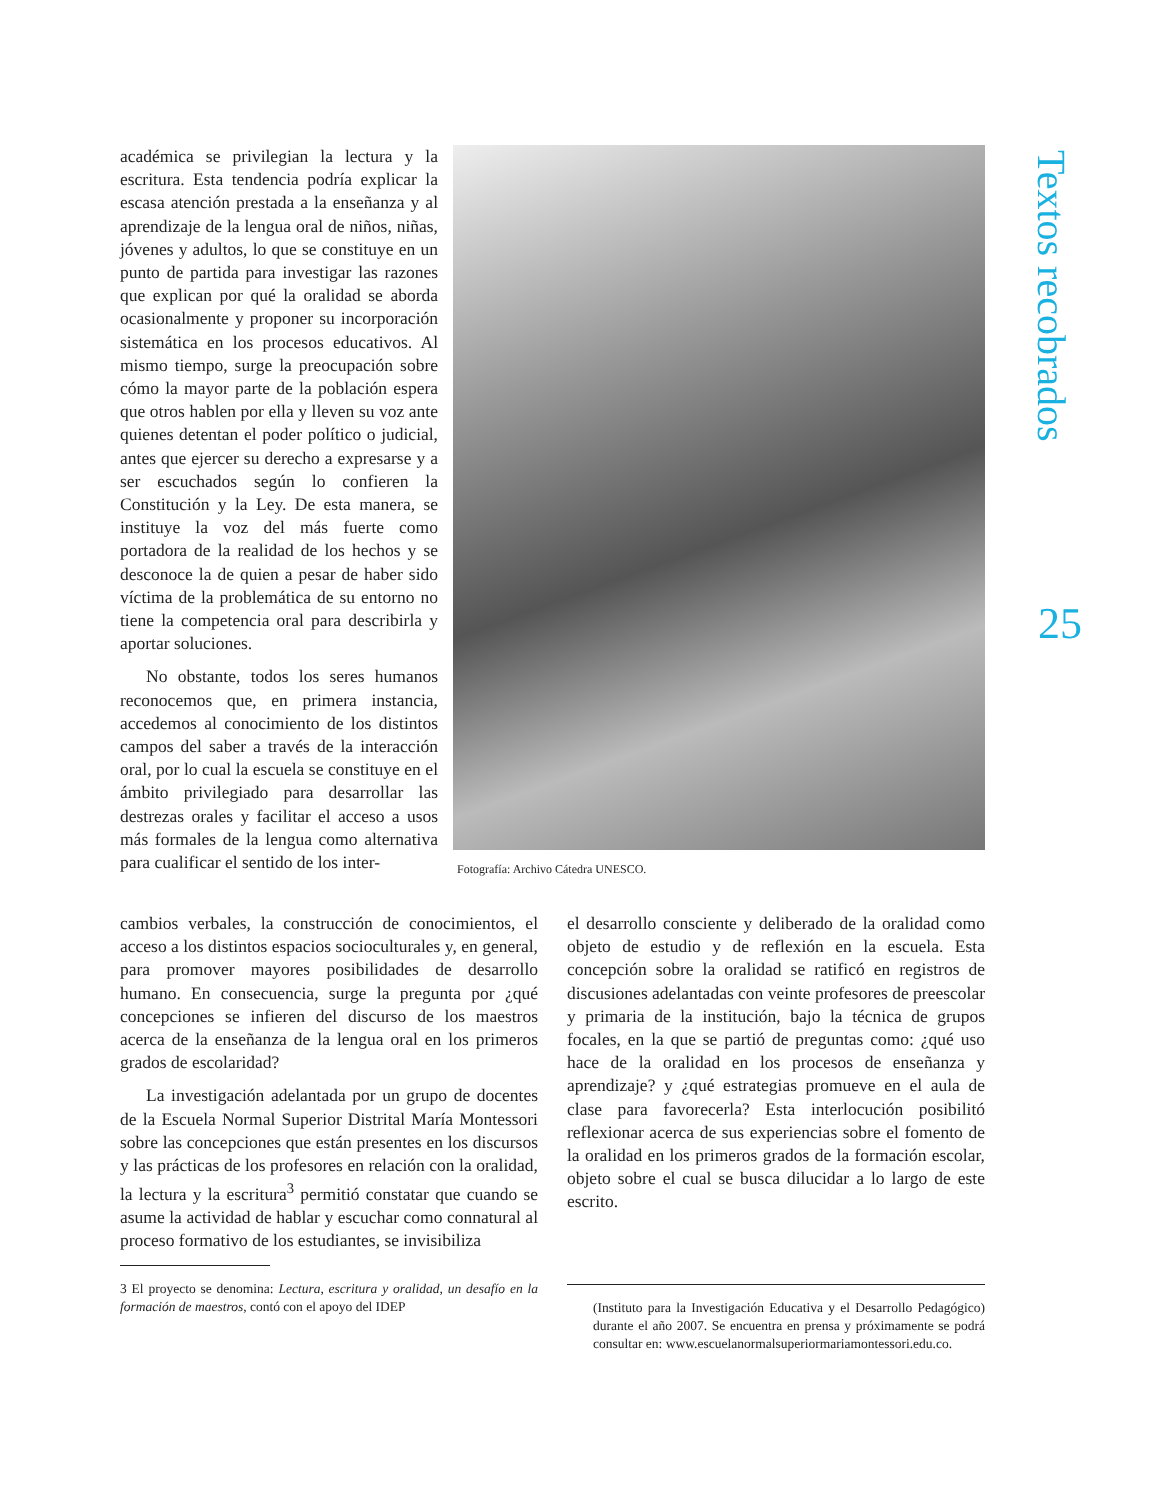académica se privilegian la lectura y la escritura. Esta tendencia podría explicar la escasa atención prestada a la enseñanza y al aprendizaje de la lengua oral de niños, niñas, jóvenes y adultos, lo que se constituye en un punto de partida para investigar las razones que explican por qué la oralidad se aborda ocasionalmente y proponer su incorporación sistemática en los procesos educativos. Al mismo tiempo, surge la preocupación sobre cómo la mayor parte de la población espera que otros hablen por ella y lleven su voz ante quienes detentan el poder político o judicial, antes que ejercer su derecho a expresarse y a ser escuchados según lo confieren la Constitución y la Ley. De esta manera, se instituye la voz del más fuerte como portadora de la realidad de los hechos y se desconoce la de quien a pesar de haber sido víctima de la problemática de su entorno no tiene la competencia oral para describirla y aportar soluciones.
No obstante, todos los seres humanos reconocemos que, en primera instancia, accedemos al conocimiento de los distintos campos del saber a través de la interacción oral, por lo cual la escuela se constituye en el ámbito privilegiado para desarrollar las destrezas orales y facilitar el acceso a usos más formales de la lengua como alternativa para cualificar el sentido de los inter-
Fotografía: Archivo Cátedra UNESCO.
cambios verbales, la construcción de conocimientos, el acceso a los distintos espacios socioculturales y, en general, para promover mayores posibilidades de desarrollo humano. En consecuencia, surge la pregunta por ¿qué concepciones se infieren del discurso de los maestros acerca de la enseñanza de la lengua oral en los primeros grados de escolaridad?
La investigación adelantada por un grupo de docentes de la Escuela Normal Superior Distrital María Montessori sobre las concepciones que están presentes en los discursos y las prácticas de los profesores en relación con la oralidad, la lectura y la escritura<sup>3</sup> permitió constatar que cuando se asume la actividad de hablar y escuchar como connatural al proceso formativo de los estudiantes, se invisibiliza
3 El proyecto se denomina: Lectura, escritura y oralidad, un desafío en la formación de maestros, contó con el apoyo del IDEP
el desarrollo consciente y deliberado de la oralidad como objeto de estudio y de reflexión en la escuela. Esta concepción sobre la oralidad se ratificó en registros de discusiones adelantadas con veinte profesores de preescolar y primaria de la institución, bajo la técnica de grupos focales, en la que se partió de preguntas como: ¿qué uso hace de la oralidad en los procesos de enseñanza y aprendizaje? y ¿qué estrategias promueve en el aula de clase para favorecerla? Esta interlocución posibilitó reflexionar acerca de sus experiencias sobre el fomento de la oralidad en los primeros grados de la formación escolar, objeto sobre el cual se busca dilucidar a lo largo de este escrito.
(Instituto para la Investigación Educativa y el Desarrollo Pedagógico) durante el año 2007. Se encuentra en prensa y próximamente se podrá consultar en: www.escuelanormalsuperiormariamontessori.edu.co.
Textos recobrados
25